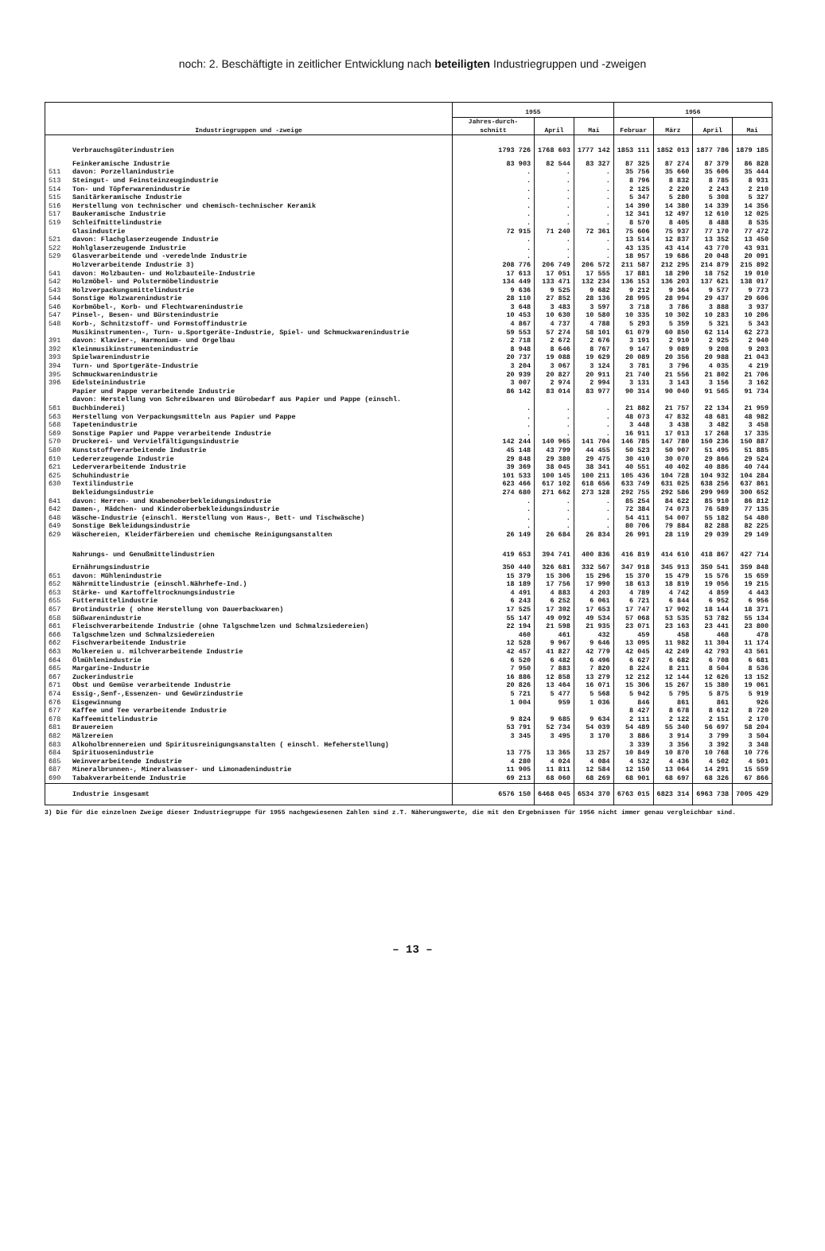noch: 2. Beschäftigte in zeitlicher Entwicklung nach beteiligten Industriegruppen und -zweigen
| Industriegruppen und -zweige | | 1955 | | | 1956 | | | |
| --- | --- | --- | --- | --- | --- | --- | --- | --- |
| | | Jahres-durch-schnitt | April | Mai | Februar | März | April | Mai |
| | Verbrauchsgüterindustrien | 1793 726 | 1768 603 | 1777 142 | 1853 111 | 1852 013 | 1877 786 | 1879 185 |
| | Feinkeramische Industrie | 83 903 | 82 544 | 83 327 | 87 325 | 87 274 | 87 379 | 86 828 |
| 511 | davon: Porzellanindustrie | . | . | . | 35 756 | 35 660 | 35 606 | 35 444 |
| 513 | Steingut- und Feinsteinzeugindustrie | . | . | . | 8 796 | 8 832 | 8 785 | 8 931 |
| 514 | Ton- und Töpferwarenindustrie | . | . | . | 2 125 | 2 220 | 2 243 | 2 210 |
| 515 | Sanitärkeramische Industrie | . | . | . | 5 347 | 5 280 | 5 308 | 5 327 |
| 516 | Herstellung von technischer und chemisch-technischer Keramik | . | . | . | 14 390 | 14 380 | 14 339 | 14 356 |
| 517 | Baukeramische Industrie | . | . | . | 12 341 | 12 497 | 12 610 | 12 025 |
| 519 | Schleifmittelindustrie | . | . | . | 8 570 | 8 405 | 8 488 | 8 535 |
| | Glasindustrie | 72 915 | 71 240 | 72 361 | 75 606 | 75 937 | 77 170 | 77 472 |
| 521 | davon: Flachglaserzeugende Industrie | . | . | . | 13 514 | 12 837 | 13 352 | 13 450 |
| 522 | Hohlglaserzeugende Industrie | . | . | . | 43 135 | 43 414 | 43 770 | 43 931 |
| 529 | Glasverarbeitende und -veredelnde Industrie | . | . | . | 18 957 | 19 686 | 20 048 | 20 091 |
| | Holzverarbeitende Industrie 3) | 208 776 | 206 749 | 206 572 | 211 587 | 212 295 | 214 879 | 215 892 |
| 541 | davon: Holzbauten- und Holzbauteile-Industrie | 17 613 | 17 051 | 17 555 | 17 881 | 18 290 | 18 752 | 19 010 |
| 542 | Holzmöbel- und Polstermöbelindustrie | 134 449 | 133 471 | 132 234 | 136 153 | 136 203 | 137 621 | 138 017 |
| 543 | Holzverpackungsmittelindustrie | 9 636 | 9 525 | 9 682 | 9 212 | 9 364 | 9 577 | 9 773 |
| 544 | Sonstige Holzwarenindustrie | 28 110 | 27 852 | 28 136 | 28 995 | 28 994 | 29 437 | 29 606 |
| 546 | Korbmöbel-, Korb- und Flechtwarenindustrie | 3 648 | 3 483 | 3 597 | 3 718 | 3 786 | 3 888 | 3 937 |
| 547 | Pinsel-, Besen- und Bürstenindustrie | 10 453 | 10 630 | 10 580 | 10 335 | 10 302 | 10 283 | 10 206 |
| 548 | Korb-, Schnitzstoff- und Formstoffindustrie | 4 867 | 4 737 | 4 788 | 5 293 | 5 359 | 5 321 | 5 343 |
| | Musikinstrumenten-, Turn- u.Sportgeräte-Industrie, Spiel- und Schmuckwarenindustrie | 59 553 | 57 274 | 58 101 | 61 079 | 60 850 | 62 114 | 62 273 |
| 391 | davon: Klavier-, Harmonium- und Orgelbau | 2 718 | 2 672 | 2 676 | 3 191 | 2 910 | 2 925 | 2 940 |
| 392 | Kleinmusikinstrumentenindustrie | 8 948 | 8 646 | 8 767 | 9 147 | 9 089 | 9 208 | 9 203 |
| 393 | Spielwarenindustrie | 20 737 | 19 088 | 19 629 | 20 089 | 20 356 | 20 988 | 21 043 |
| 394 | Turn- und Sportgeräte-Industrie | 3 204 | 3 067 | 3 124 | 3 781 | 3 796 | 4 035 | 4 219 |
| 395 | Schmuckwarenindustrie | 20 939 | 20 827 | 20 911 | 21 740 | 21 556 | 21 802 | 21 706 |
| 396 | Edelsteinindustrie | 3 007 | 2 974 | 2 994 | 3 131 | 3 143 | 3 156 | 3 162 |
| | Papier und Pappe verarbeitende Industrie | 86 142 | 83 014 | 83 977 | 90 314 | 90 040 | 91 565 | 91 734 |
| 561 | davon: Herstellung von Schreibwaren und Bürobedarf aus Papier und Pappe (einschl. Buchbinderei) | . | . | . | 21 882 | 21 757 | 22 134 | 21 959 |
| 563 | Herstellung von Verpackungsmitteln aus Papier und Pappe | . | . | . | 48 073 | 47 832 | 48 681 | 48 982 |
| 568 | Tapetenindustrie | . | . | . | 3 448 | 3 438 | 3 482 | 3 458 |
| 569 | Sonstige Papier und Pappe verarbeitende Industrie | . | . | . | 16 911 | 17 013 | 17 268 | 17 335 |
| 570 | Druckerei- und Vervielfältigungsindustrie | 142 244 | 140 965 | 141 704 | 146 785 | 147 780 | 150 236 | 150 887 |
| 580 | Kunststoffverarbeitende Industrie | 45 148 | 43 799 | 44 455 | 50 523 | 50 907 | 51 495 | 51 885 |
| 610 | Ledererzeugende Industrie | 29 848 | 29 380 | 29 475 | 30 410 | 30 070 | 29 866 | 29 524 |
| 621 | Lederverarbeitende Industrie | 39 369 | 38 045 | 38 341 | 40 551 | 40 402 | 40 886 | 40 744 |
| 625 | Schuhindustrie | 101 533 | 100 145 | 100 211 | 105 436 | 104 728 | 104 932 | 104 284 |
| 630 | Textilindustrie | 623 466 | 617 102 | 618 656 | 633 749 | 631 025 | 638 256 | 637 861 |
| | Bekleidungsindustrie | 274 680 | 271 662 | 273 128 | 292 755 | 292 586 | 299 969 | 300 652 |
| 641 | davon: Herren- und Knabenoberbekleidungsindustrie | . | . | . | 85 254 | 84 622 | 85 910 | 86 812 |
| 642 | Damen-, Mädchen- und Kinderoberbekleidungsindustrie | . | . | . | 72 384 | 74 073 | 76 589 | 77 135 |
| 648 | Wäsche-Industrie (einschl. Herstellung von Haus-, Bett- und Tischwäsche) | . | . | . | 54 411 | 54 007 | 55 182 | 54 480 |
| 649 | Sonstige Bekleidungsindustrie | . | . | . | 80 706 | 79 884 | 82 288 | 82 225 |
| 629 | Wäschereien, Kleiderfärbereien und chemische Reinigungsanstalten | 26 149 | 26 684 | 26 834 | 26 991 | 28 119 | 29 039 | 29 149 |
| | Nahrungs- und Genußmittelindustrien | 419 653 | 394 741 | 400 836 | 416 819 | 414 610 | 418 867 | 427 714 |
| | Ernährungsindustrie | 350 440 | 326 681 | 332 567 | 347 918 | 345 913 | 350 541 | 359 848 |
| 651 | davon: Mühlenindustrie | 15 379 | 15 306 | 15 296 | 15 370 | 15 479 | 15 576 | 15 659 |
| 652 | Nährmittelindustrie (einschl.Nährhefe-Ind.) | 18 189 | 17 756 | 17 990 | 18 613 | 18 819 | 19 056 | 19 215 |
| 653 | Stärke- und Kartoffeltrocknungsindustrie | 4 491 | 4 883 | 4 203 | 4 789 | 4 742 | 4 859 | 4 443 |
| 655 | Futtermittelindustrie | 6 243 | 6 252 | 6 061 | 6 721 | 6 844 | 6 952 | 6 956 |
| 657 | Brotindustrie ( ohne Herstellung von Dauerbackwaren) | 17 525 | 17 302 | 17 653 | 17 747 | 17 902 | 18 144 | 18 371 |
| 658 | Süßwarenindustrie | 55 147 | 49 092 | 49 534 | 57 068 | 53 535 | 53 782 | 55 134 |
| 661 | Fleischverarbeitende Industrie (ohne Talgschmelzen und Schmalzsiedereien) | 22 194 | 21 598 | 21 935 | 23 071 | 23 163 | 23 441 | 23 800 |
| 666 | Talgschmelzen und Schmalzsiedereien | 460 | 461 | 432 | 459 | 458 | 468 | 478 |
| 662 | Fischverarbeitende Industrie | 12 528 | 9 967 | 9 646 | 13 095 | 11 982 | 11 304 | 11 174 |
| 663 | Molkereien u. milchverarbeitende Industrie | 42 457 | 41 827 | 42 779 | 42 045 | 42 249 | 42 793 | 43 561 |
| 664 | Ölmühlenindustrie | 6 520 | 6 482 | 6 496 | 6 627 | 6 682 | 6 708 | 6 681 |
| 665 | Margarine-Industrie | 7 950 | 7 883 | 7 820 | 8 224 | 8 211 | 8 504 | 8 536 |
| 667 | Zuckerindustrie | 16 886 | 12 858 | 13 279 | 12 212 | 12 144 | 12 626 | 13 152 |
| 671 | Obst und Gemüse verarbeitende Industrie | 20 826 | 13 464 | 16 071 | 15 306 | 15 267 | 15 380 | 19 061 |
| 674 | Essig-,Senf-,Essenzen- und Gewürzindustrie | 5 721 | 5 477 | 5 568 | 5 942 | 5 795 | 5 875 | 5 919 |
| 676 | Eisgewinnung | 1 004 | 959 | 1 036 | 846 | 861 | 861 | 926 |
| 677 | Kaffee und Tee verarbeitende Industrie | 9 824 | 9 685 | 9 634 | 8 427 | 8 678 | 8 612 | 8 720 |
| 678 | Kaffeemittelindustrie | | | | 2 111 | 2 122 | 2 151 | 2 170 |
| 681 | Brauereien | 53 791 | 52 734 | 54 039 | 54 489 | 55 340 | 56 697 | 58 204 |
| 682 | Mälzereien | 3 345 | 3 495 | 3 170 | 3 886 | 3 914 | 3 799 | 3 504 |
| 683 | Alkoholbrennereien und Spiritusreinigungsanstalten ( einschl. Hefeherstellung) | 13 775 | 13 365 | 13 257 | 3 339 | 3 356 | 3 392 | 3 348 |
| 684 | Spirituosenindustrie | | | | 10 849 | 10 870 | 10 768 | 10 776 |
| 685 | Weinverarbeitende Industrie | 4 280 | 4 024 | 4 084 | 4 532 | 4 436 | 4 502 | 4 501 |
| 687 | Mineralbrunnen-, Mineralwasser- und Limonadenindustrie | 11 905 | 11 811 | 12 584 | 12 150 | 13 064 | 14 291 | 15 559 |
| 690 | Tabakverarbeitende Industrie | 69 213 | 68 060 | 68 269 | 68 901 | 68 697 | 68 326 | 67 866 |
| | Industrie insgesamt | 6576 150 | 6468 045 | 6534 370 | 6763 015 | 6823 314 | 6963 738 | 7005 429 |
3) Die für die einzelnen Zweige dieser Industriegruppe für 1955 nachgewiesenen Zahlen sind z.T. Näherungswerte, die mit den Ergebnissen für 1956 nicht immer genau vergleichbar sind.
– 13 –